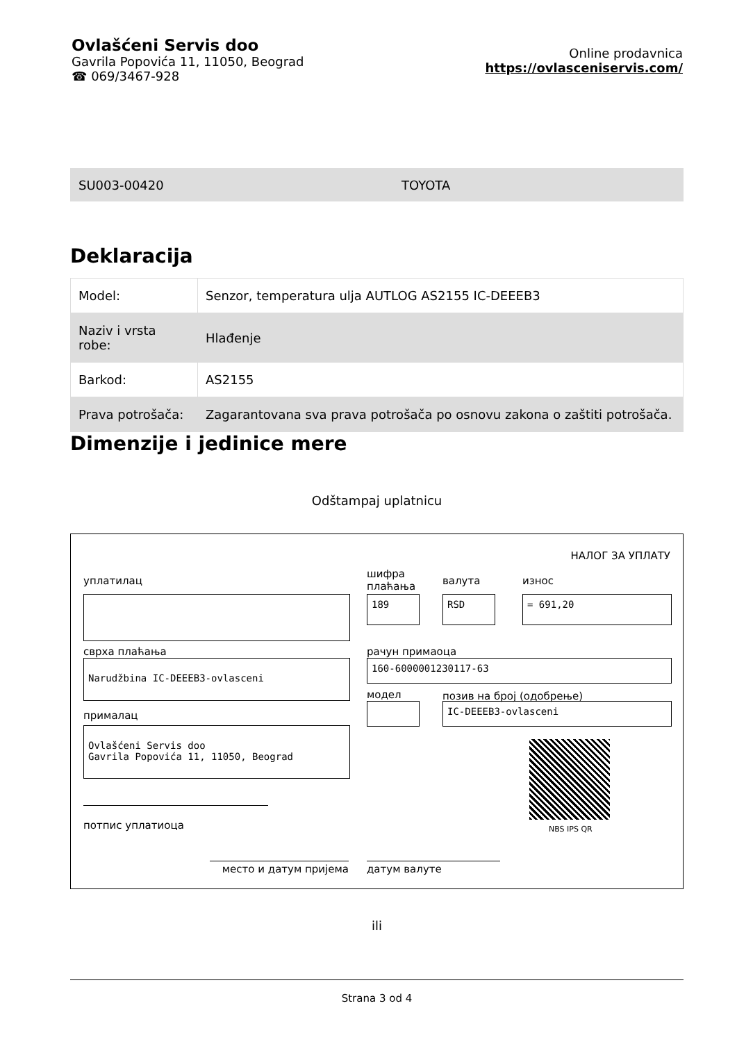Ovlašćeni Servis doo
Gavrila Popovića 11, 11050, Beograd
☎ 069/3467-928
Online prodavnica
https://ovlasceniservis.com/
SU003-00420 TOYOTA
Deklaracija
| Model: | Senzor, temperatura ulja AUTLOG AS2155 IC-DEEEB3 |
| Naziv i vrsta robe: | Hlađenje |
| Barkod: | AS2155 |
| Prava potrošača: | Zagarantovana sva prava potrošača po osnovu zakona o zaštiti potrošača. |
Dimenzije i jedinice mere
Odštampaj uplatnicu
НАЛОГ ЗА УПЛАТУ
уплатилац
шифра
плаћања
валута износ
189 RSD = 691,20
сврха плаћања рачун примаоца
Narudžbina IC-DEEEB3-ovlasceni 160-6000001230117-63
модел позив на број (одобрење)
IC-DEEEB3-ovlasceni
прималац
Ovlašćeni Servis doo
Gavrila Popovića 11, 11050, Beograd
NBS IPS QR
потпис уплатиоца
место и датум пријема датум валуте
ili
Strana 3 od 4